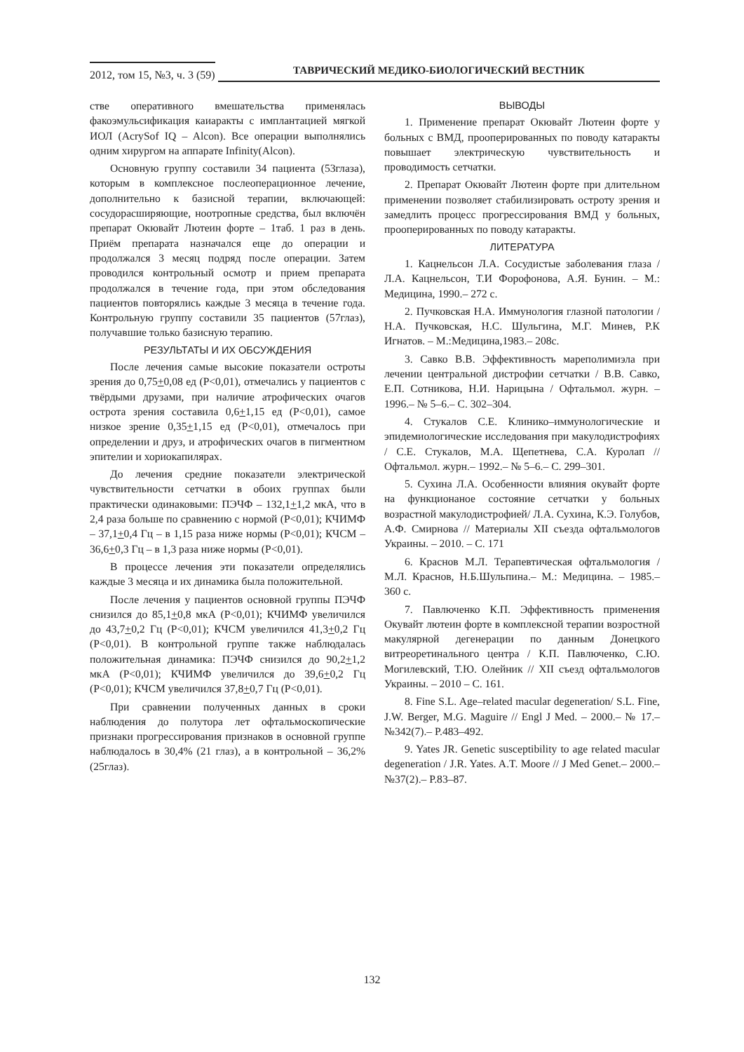2012, том 15, №3, ч. 3 (59)
ТАВРИЧЕСКИЙ МЕДИКО-БИОЛОГИЧЕСКИЙ ВЕСТНИК
стве оперативного вмешательства применялась факоэмульсификация каиаракты с имплантацией мягкой ИОЛ (AcrySof IQ – Alcon). Все операции выполнялись одним хирургом на аппарате Infinity(Alcon).
Основную группу составили 34 пациента (53глаза), которым в комплексное послеоперационное лечение, дополнительно к базисной терапии, включающей: сосудорасширяющие, ноотропные средства, был включён препарат Окювайт Лютеин форте – 1таб. 1 раз в день. Приём препарата назначался еще до операции и продолжался 3 месяц подряд после операции. Затем проводился контрольный осмотр и прием препарата продолжался в течение года, при этом обследования пациентов повторялись каждые 3 месяца в течение года. Контрольную группу составили 35 пациентов (57глаз), получавшие только базисную терапию.
РЕЗУЛЬТАТЫ И ИХ ОБСУЖДЕНИЯ
После лечения самые высокие показатели остроты зрения до 0,75+0,08 ед (P<0,01), отмечались у пациентов с твёрдыми друзами, при наличие атрофических очагов острота зрения составила 0,6+1,15 ед (P<0,01), самое низкое зрение 0,35+1,15 ед (P<0,01), отмечалось при определении и друз, и атрофических очагов в пигментном эпителии и хориокапилярах.
До лечения средние показатели электрической чувствительности сетчатки в обоих группах были практически одинаковыми: ПЭЧФ – 132,1+1,2 мкА, что в 2,4 раза больше по сравнению с нормой (P<0,01); КЧИМФ – 37,1+0,4 Гц – в 1,15 раза ниже нормы (P<0,01); КЧСМ – 36,6+0,3 Гц – в 1,3 раза ниже нормы (P<0,01).
В процессе лечения эти показатели определялись каждые 3 месяца и их динамика была положительной.
После лечения у пациентов основной группы ПЭЧФ снизился до 85,1+0,8 мкА (P<0,01); КЧИМФ увеличился до 43,7+0,2 Гц (P<0,01); КЧСМ увеличился 41,3+0,2 Гц (P<0,01). В контрольной группе также наблюдалась положительная динамика: ПЭЧФ снизился до 90,2+1,2 мкА (P<0,01); КЧИМФ увеличился до 39,6+0,2 Гц (P<0,01); КЧСМ увеличился 37,8+0,7 Гц (P<0,01).
При сравнении полученных данных в сроки наблюдения до полутора лет офтальмоскопические признаки прогрессирования признаков в основной группе наблюдалось в 30,4% (21 глаз), а в контрольной – 36,2% (25глаз).
ВЫВОДЫ
1. Применение препарат Окювайт Лютеин форте у больных с ВМД, прооперированных по поводу катаракты повышает электрическую чувствительность и проводимость сетчатки.
2. Препарат Окювайт Лютеин форте при длительном применении позволяет стабилизировать остроту зрения и замедлить процесс прогрессирования ВМД у больных, прооперированных по поводу катаракты.
ЛИТЕРАТУРА
1. Кацнельсон Л.А. Сосудистые заболевания глаза / Л.А. Кацнельсон, Т.И Форофонова, А.Я. Бунин. – М.: Медицина, 1990.– 272 с.
2. Пучковская Н.А. Иммунология глазной патологии / Н.А. Пучковская, Н.С. Шульгина, М.Г. Минев, Р.К Игнатов. – М.:Медицина,1983.– 208с.
3. Савко В.В. Эффективность мареполимиэла при лечении центральной дистрофии сетчатки / В.В. Савко, Е.П. Сотникова, Н.И. Нарицына / Офтальмол. журн. – 1996.– № 5–6.– С. 302–304.
4. Стукалов С.Е. Клинико–иммунологические и эпидемиологические исследования при макулодистрофиях / С.Е. Стукалов, М.А. Щепетнева, С.А. Куролап // Офтальмол. журн.– 1992.– № 5–6.– С. 299–301.
5. Сухина Л.А. Особенности влияния окувайт форте на функционаное состояние сетчатки у больных возрастной макулодистрофией/ Л.А. Сухина, К.Э. Голубов, А.Ф. Смирнова // Материалы XII съезда офтальмологов Украины. – 2010. – С. 171
6. Краснов М.Л. Терапевтическая офтальмология / М.Л. Краснов, Н.Б.Шульпина.– М.: Медицина. – 1985.– 360 с.
7. Павлюченко К.П. Эффективность применения Окувайт лютеин форте в комплексной терапии возростной макулярной дегенерации по данным Донецкого витреоретинального центра / К.П. Павлюченко, С.Ю. Могилевский, Т.Ю. Олейник // XII съезд офтальмологов Украины. – 2010 – С. 161.
8. Fine S.L. Age–related macular degeneration/ S.L. Fine, J.W. Berger, M.G. Maguire // Engl J Med. – 2000.– № 17.–№342(7).– P.483–492.
9. Yates JR. Genetic susceptibility to age related macular degeneration / J.R. Yates. A.T. Moore // J Med Genet.– 2000.– №37(2).– P.83–87.
132